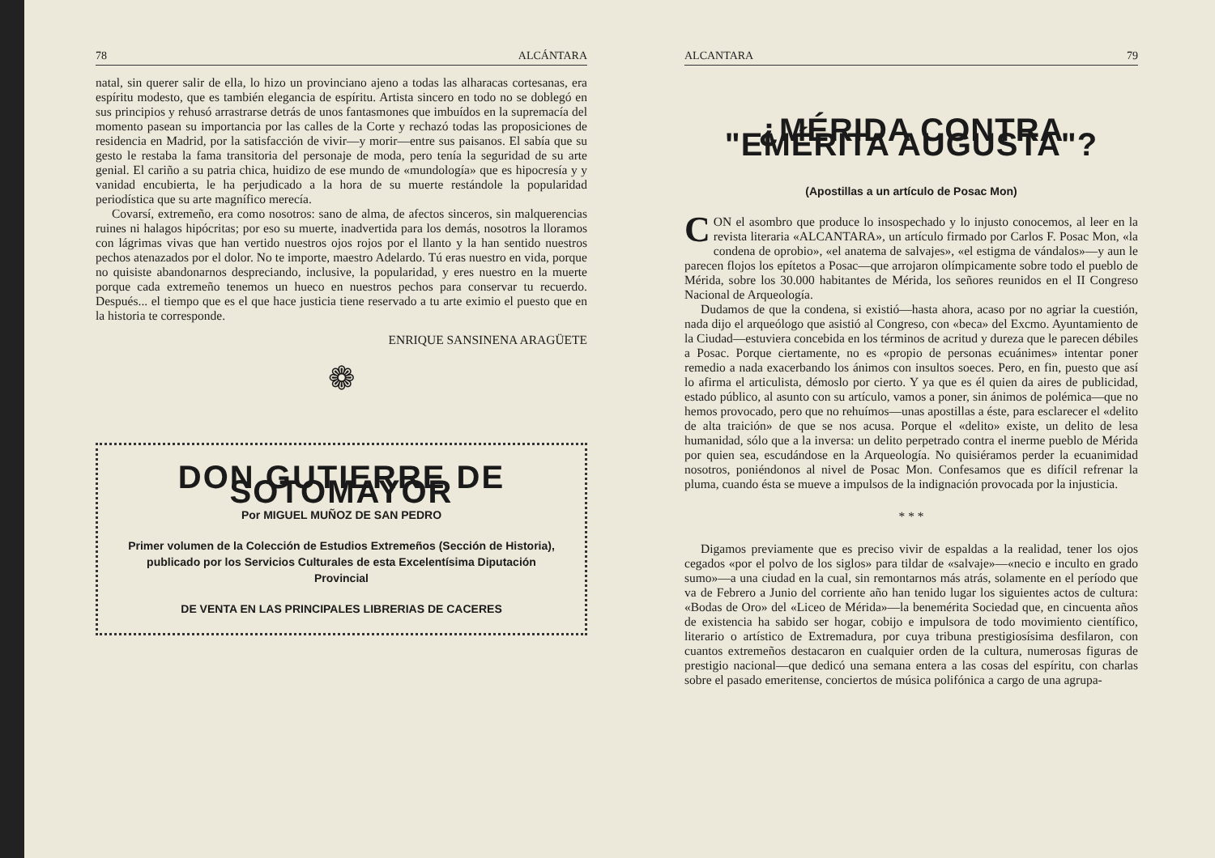78 ALCÁNTARA
natal, sin querer salir de ella, lo hizo un provinciano ajeno a todas las alharacas cortesanas, era espíritu modesto, que es también elegancia de espíritu. Artista sincero en todo no se doblegó en sus principios y rehusó arrastrarse detrás de unos fantasmones que imbuídos en la supremacía del momento pasean su importancia por las calles de la Corte y rechazó todas las proposiciones de residencia en Madrid, por la satisfacción de vivir—y morir—entre sus paisanos. El sabía que su gesto le restaba la fama transitoria del personaje de moda, pero tenía la seguridad de su arte genial. El cariño a su patria chica, huidizo de ese mundo de «mundología» que es hipocresía y y vanidad encubierta, le ha perjudicado a la hora de su muerte restándole la popularidad periodística que su arte magnífico merecía.
Covarsí, extremeño, era como nosotros: sano de alma, de afectos sinceros, sin malquerencias ruines ni halagos hipócritas; por eso su muerte, inadvertida para los demás, nosotros la lloramos con lágrimas vivas que han vertido nuestros ojos rojos por el llanto y la han sentido nuestros pechos atenazados por el dolor. No te importe, maestro Adelardo. Tú eras nuestro en vida, porque no quisiste abandonarnos despreciando, inclusive, la popularidad, y eres nuestro en la muerte porque cada extremeño tenemos un hueco en nuestros pechos para conservar tu recuerdo. Después... el tiempo que es el que hace justicia tiene reservado a tu arte eximio el puesto que en la historia te corresponde.
ENRIQUE SANSINENA ARAGÜETE
❁
DON GUTIERRE DE SOTOMAYOR
Por MIGUEL MUÑOZ DE SAN PEDRO
Primer volumen de la Colección de Estudios Extremeños (Sección de Historia), publicado por los Servicios Culturales de esta Excelentísima Diputación Provincial
DE VENTA EN LAS PRINCIPALES LIBRERIAS DE CACERES
ALCANTARA 79
¿MÉRIDA CONTRA "EMÉRITA AUGUSTA"?
(Apostillas a un artículo de Posac Mon)
CON el asombro que produce lo insospechado y lo injusto conocemos, al leer en la revista literaria «ALCANTARA», un artículo firmado por Carlos F. Posac Mon, «la condena de oprobio», «el anatema de salvajes», «el estigma de vándalos»—y aun le parecen flojos los epítetos a Posac—que arrojaron olímpicamente sobre todo el pueblo de Mérida, sobre los 30.000 habitantes de Mérida, los señores reunidos en el II Congreso Nacional de Arqueología.
Dudamos de que la condena, si existió—hasta ahora, acaso por no agriar la cuestión, nada dijo el arqueólogo que asistió al Congreso, con «beca» del Excmo. Ayuntamiento de la Ciudad—estuviera concebida en los términos de acritud y dureza que le parecen débiles a Posac. Porque ciertamente, no es «propio de personas ecuánimes» intentar poner remedio a nada exacerbando los ánimos con insultos soeces. Pero, en fin, puesto que así lo afirma el articulista, démoslo por cierto. Y ya que es él quien da aires de publicidad, estado público, al asunto con su artículo, vamos a poner, sin ánimos de polémica—que no hemos provocado, pero que no rehuímos—unas apostillas a éste, para esclarecer el «delito de alta traición» de que se nos acusa. Porque el «delito» existe, un delito de lesa humanidad, sólo que a la inversa: un delito perpetrado contra el inerme pueblo de Mérida por quien sea, escudándose en la Arqueología. No quisiéramos perder la ecuanimidad nosotros, poniéndonos al nivel de Posac Mon. Confesamos que es difícil refrenar la pluma, cuando ésta se mueve a impulsos de la indignación provocada por la injusticia.
* * *
Digamos previamente que es preciso vivir de espaldas a la realidad, tener los ojos cegados «por el polvo de los siglos» para tildar de «salvaje»—«necio e inculto en grado sumo»—a una ciudad en la cual, sin remontarnos más atrás, solamente en el período que va de Febrero a Junio del corriente año han tenido lugar los siguientes actos de cultura: «Bodas de Oro» del «Liceo de Mérida»—la benemérita Sociedad que, en cincuenta años de existencia ha sabido ser hogar, cobijo e impulsora de todo movimiento científico, literario o artístico de Extremadura, por cuya tribuna prestigiosísima desfilaron, con cuantos extremeños destacaron en cualquier orden de la cultura, numerosas figuras de prestigio nacional—que dedicó una semana entera a las cosas del espíritu, con charlas sobre el pasado emeritense, conciertos de música polifónica a cargo de una agrupa-